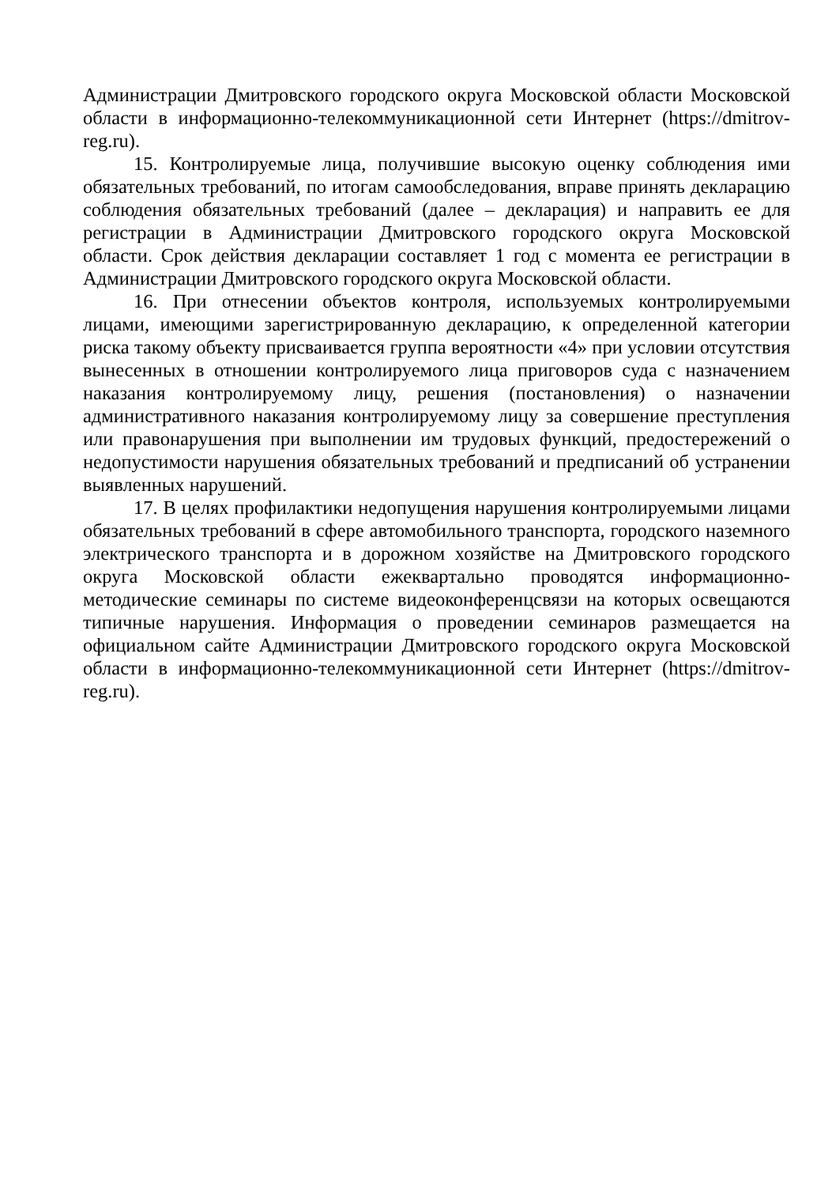Администрации Дмитровского городского округа Московской области Московской области в информационно-телекоммуникационной сети Интернет (https://dmitrov-reg.ru).
15. Контролируемые лица, получившие высокую оценку соблюдения ими обязательных требований, по итогам самообследования, вправе принять декларацию соблюдения обязательных требований (далее – декларация) и направить ее для регистрации в Администрации Дмитровского городского округа Московской области. Срок действия декларации составляет 1 год с момента ее регистрации в Администрации Дмитровского городского округа Московской области.
16. При отнесении объектов контроля, используемых контролируемыми лицами, имеющими зарегистрированную декларацию, к определенной категории риска такому объекту присваивается группа вероятности «4» при условии отсутствия вынесенных в отношении контролируемого лица приговоров суда с назначением наказания контролируемому лицу, решения (постановления) о назначении административного наказания контролируемому лицу за совершение преступления или правонарушения при выполнении им трудовых функций, предостережений о недопустимости нарушения обязательных требований и предписаний об устранении выявленных нарушений.
17. В целях профилактики недопущения нарушения контролируемыми лицами обязательных требований в сфере автомобильного транспорта, городского наземного электрического транспорта и в дорожном хозяйстве на Дмитровского городского округа Московской области ежеквартально проводятся информационно-методические семинары по системе видеоконференцсвязи на которых освещаются типичные нарушения. Информация о проведении семинаров размещается на официальном сайте Администрации Дмитровского городского округа Московской области в информационно-телекоммуникационной сети Интернет (https://dmitrov-reg.ru).